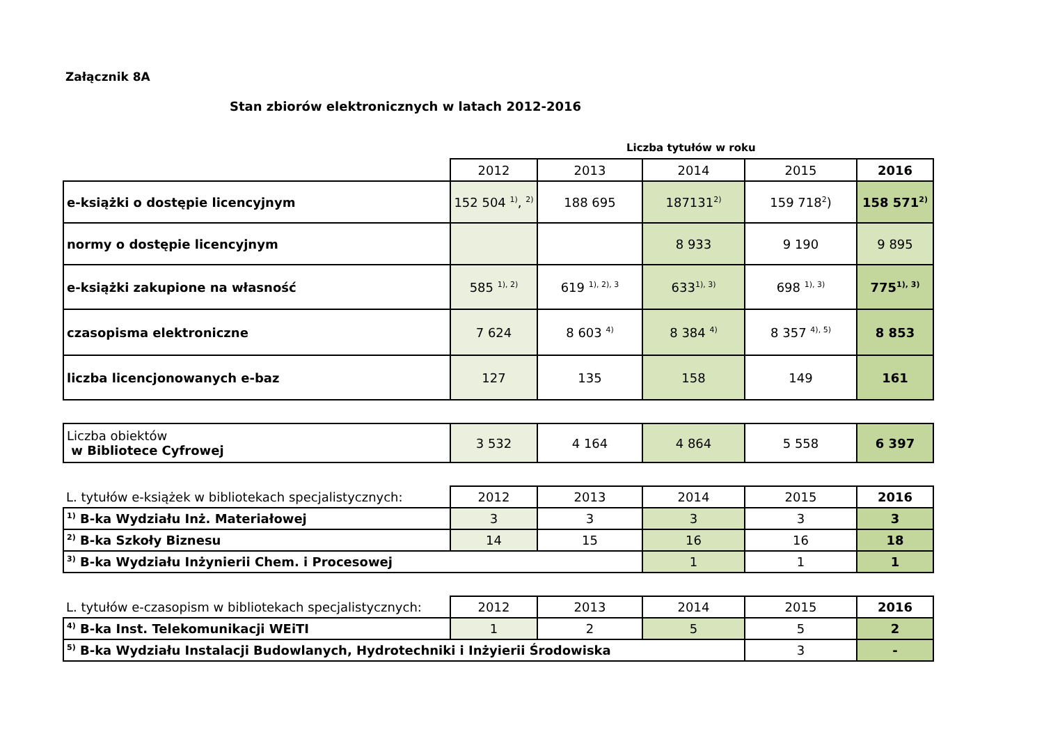Załącznik 8A
Stan zbiorów elektronicznych w latach 2012-2016
Liczba tytułów w roku
| | 2012 | 2013 | 2014 | 2015 | 2016 |
| --- | --- | --- | --- | --- | --- |
| e-książki o dostępie licencyjnym | 152 504 <sup>1)</sup>, <sup>2)</sup> | 188 695 | 187131<sup>2)</sup> | 159 718<sup>2</sup>) | 158 571<sup>2)</sup> |
| normy o dostępie licencyjnym | | | 8 933 | 9 190 | 9 895 |
| e-książki zakupione na własność | 585 <sup>1), 2)</sup> | 619 <sup>1), 2), 3</sup> | 633<sup>1), 3)</sup> | 698 <sup>1), 3)</sup> | 775<sup>1), 3)</sup> |
| czasopisma elektroniczne | 7 624 | 8 603 <sup>4)</sup> | 8 384 <sup>4)</sup> | 8 357 <sup>4), 5)</sup> | 8 853 |
| liczba licencjonowanych e-baz | 127 | 135 | 158 | 149 | 161 |
| Liczba obiektów w Bibliotece Cyfrowej | 3 532 | 4 164 | 4 864 | 5 558 | 6 397 |
| L. tytułów e-książek w bibliotekach specjalistycznych: | 2012 | 2013 | 2014 | 2015 | 2016 |
| <sup>1)</sup> B-ka Wydziału Inż. Materiałowej | 3 | 3 | 3 | 3 | 3 |
| <sup>2)</sup> B-ka Szkoły Biznesu | 14 | 15 | 16 | 16 | 18 |
| <sup>3)</sup> B-ka Wydziału Inżynierii Chem. i Procesowej | | | 1 | 1 | 1 |
| L. tytułów e-czasopism w bibliotekach specjalistycznych: | 2012 | 2013 | 2014 | 2015 | 2016 |
| <sup>4)</sup> B-ka Inst. Telekomunikacji WEiTI | 1 | 2 | 5 | 5 | 2 |
| <sup>5)</sup> B-ka Wydziału Instalacji Budowlanych, Hydrotechniki i Inżyierii Środowiska | | | | 3 | - |